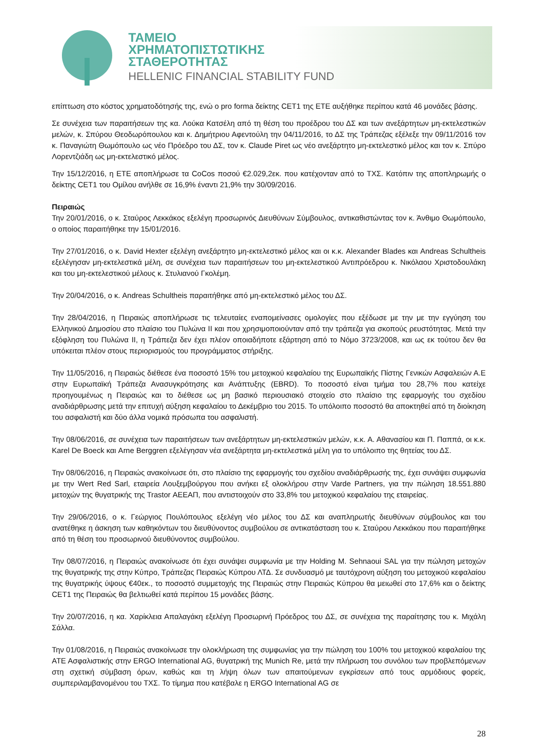ΤΑΜΕΙΟ
ΧΡΗΜΑΤΟΠΙΣΤΩΤΙΚΗΣ
ΣΤΑΘΕΡΟΤΗΤΑΣ
HELLENIC FINANCIAL STABILITY FUND
επίπτωση στο κόστος χρηματοδότησής της, ενώ ο pro forma δείκτης CET1 της ΕΤΕ αυξήθηκε περίπου κατά 46 μονάδες βάσης.
Σε συνέχεια των παραιτήσεων της κα. Λούκα Κατσέλη από τη θέση του προέδρου του ΔΣ και των ανεξάρτητων μη-εκτελεστικών μελών, κ. Σπύρου Θεοδωρόπουλου και κ. Δημήτριου Αφεντούλη την 04/11/2016, το ΔΣ της Τράπεζας εξέλεξε την 09/11/2016 τον κ. Παναγιώτη Θωμόπουλο ως νέο Πρόεδρο του ΔΣ, τον κ. Claude Piret ως νέο ανεξάρτητο μη-εκτελεστικό μέλος και τον κ. Σπύρο Λορεντζιάδη ως μη-εκτελεστικό μέλος.
Την 15/12/2016, η ΕΤΕ αποπλήρωσε τα CoCos ποσού €2.029,2εκ. που κατέχονταν από το ΤΧΣ. Κατόπιν της αποπληρωμής ο δείκτης CET1 του Ομίλου ανήλθε σε 16,9% έναντι 21,9% την 30/09/2016.
Πειραιώς
Την 20/01/2016, ο κ. Σταύρος Λεκκάκος εξελέγη προσωρινός Διευθύνων Σύμβουλος, αντικαθιστώντας τον κ. Άνθιμο Θωμόπουλο, ο οποίος παραιτήθηκε την 15/01/2016.
Την 27/01/2016, ο κ. David Hexter εξελέγη ανεξάρτητο μη-εκτελεστικό μέλος και οι κ.κ. Alexander Blades και Andreas Schultheis εξελέγησαν μη-εκτελεστικά μέλη, σε συνέχεια των παραιτήσεων του μη-εκτελεστικού Αντιπρόεδρου κ. Νικόλαου Χριστοδουλάκη και του μη-εκτελεστικού μέλους κ. Στυλιανού Γκολέμη.
Την 20/04/2016, ο κ. Andreas Schultheis παραιτήθηκε από μη-εκτελεστικό μέλος του ΔΣ.
Την 28/04/2016, η Πειραιώς αποπλήρωσε τις τελευταίες εναπομείνασες ομολογίες που εξέδωσε με την με την εγγύηση του Ελληνικού Δημοσίου στο πλαίσιο του Πυλώνα ΙΙ και που χρησιμοποιούνταν από την τράπεζα για σκοπούς ρευστότητας. Μετά την εξόφληση του Πυλώνα ΙΙ, η Τράπεζα δεν έχει πλέον οποιαδήποτε εξάρτηση από το Νόμο 3723/2008, και ως εκ τούτου δεν θα υπόκειται πλέον στους περιορισμούς του προγράμματος στήριξης.
Την 11/05/2016, η Πειραιώς διέθεσε ένα ποσοστό 15% του μετοχικού κεφαλαίου της Ευρωπαϊκής Πίστης Γενικών Ασφαλειών Α.Ε στην Ευρωπαϊκή Τράπεζα Ανασυγκρότησης και Ανάπτυξης (EBRD). Το ποσοστό είναι τμήμα του 28,7% που κατείχε προηγουμένως η Πειραιώς και το διέθεσε ως μη βασικό περιουσιακό στοιχείο στο πλαίσιο της εφαρμογής του σχεδίου αναδιάρθρωσης μετά την επιτυχή αύξηση κεφαλαίου το Δεκέμβριο του 2015. Το υπόλοιπο ποσοστό θα αποκτηθεί από τη διοίκηση του ασφαλιστή και δύο άλλα νομικά πρόσωπα του ασφαλιστή.
Την 08/06/2016, σε συνέχεια των παραιτήσεων των ανεξάρτητων μη-εκτελεστικών μελών, κ.κ. Α. Αθανασίου και Π. Παππά, οι κ.κ. Karel De Boeck και Arne Berggren εξελέγησαν νέα ανεξάρτητα μη-εκτελεστικά μέλη για το υπόλοιπο της θητείας του ΔΣ.
Την 08/06/2016, η Πειραιώς ανακοίνωσε ότι, στο πλαίσιο της εφαρμογής του σχεδίου αναδιάρθρωσής της, έχει συνάψει συμφωνία με την Wert Red Sarl, εταιρεία Λουξεμβούργου που ανήκει εξ ολοκλήρου στην Varde Partners, για την πώληση 18.551.880 μετοχών της θυγατρικής της Trastor ΑΕΕΑΠ, που αντιστοιχούν στο 33,8% του μετοχικού κεφαλαίου της εταιρείας.
Την 29/06/2016, ο κ. Γεώργιος Πουλόπουλος εξελέγη νέο μέλος του ΔΣ και αναπληρωτής διευθύνων σύμβουλος και του ανατέθηκε η άσκηση των καθηκόντων του διευθύνοντος συμβούλου σε αντικατάσταση του κ. Σταύρου Λεκκάκου που παραιτήθηκε από τη θέση του προσωρινού διευθύνοντος συμβούλου.
Την 08/07/2016, η Πειραιώς ανακοίνωσε ότι έχει συνάψει συμφωνία με την Holding M. Sehnaoui SAL για την πώληση μετοχών της θυγατρικής της στην Κύπρο, Τράπεζας Πειραιώς Κύπρου ΛΤΔ. Σε συνδυασμό με ταυτόχρονη αύξηση του μετοχικού κεφαλαίου της θυγατρικής ύψους €40εκ., το ποσοστό συμμετοχής της Πειραιώς στην Πειραιώς Κύπρου θα μειωθεί στο 17,6% και ο δείκτης CET1 της Πειραιώς θα βελτιωθεί κατά περίπου 15 μονάδες βάσης.
Την 20/07/2016, η κα. Χαρίκλεια Απαλαγάκη εξελέγη Προσωρινή Πρόεδρος του ΔΣ, σε συνέχεια της παραίτησης του κ. Μιχάλη Σάλλα.
Την 01/08/2016, η Πειραιώς ανακοίνωσε την ολοκλήρωση της συμφωνίας για την πώληση του 100% του μετοχικού κεφαλαίου της ΑΤΕ Ασφαλιστικής στην ERGO International AG, θυγατρική της Munich Re, μετά την πλήρωση του συνόλου των προβλεπόμενων στη σχετική σύμβαση όρων, καθώς και τη λήψη όλων των απαιτούμενων εγκρίσεων από τους αρμόδιους φορείς, συμπεριλαμβανομένου του ΤΧΣ. Το τίμημα που κατέβαλε η ERGO International AG σε
28